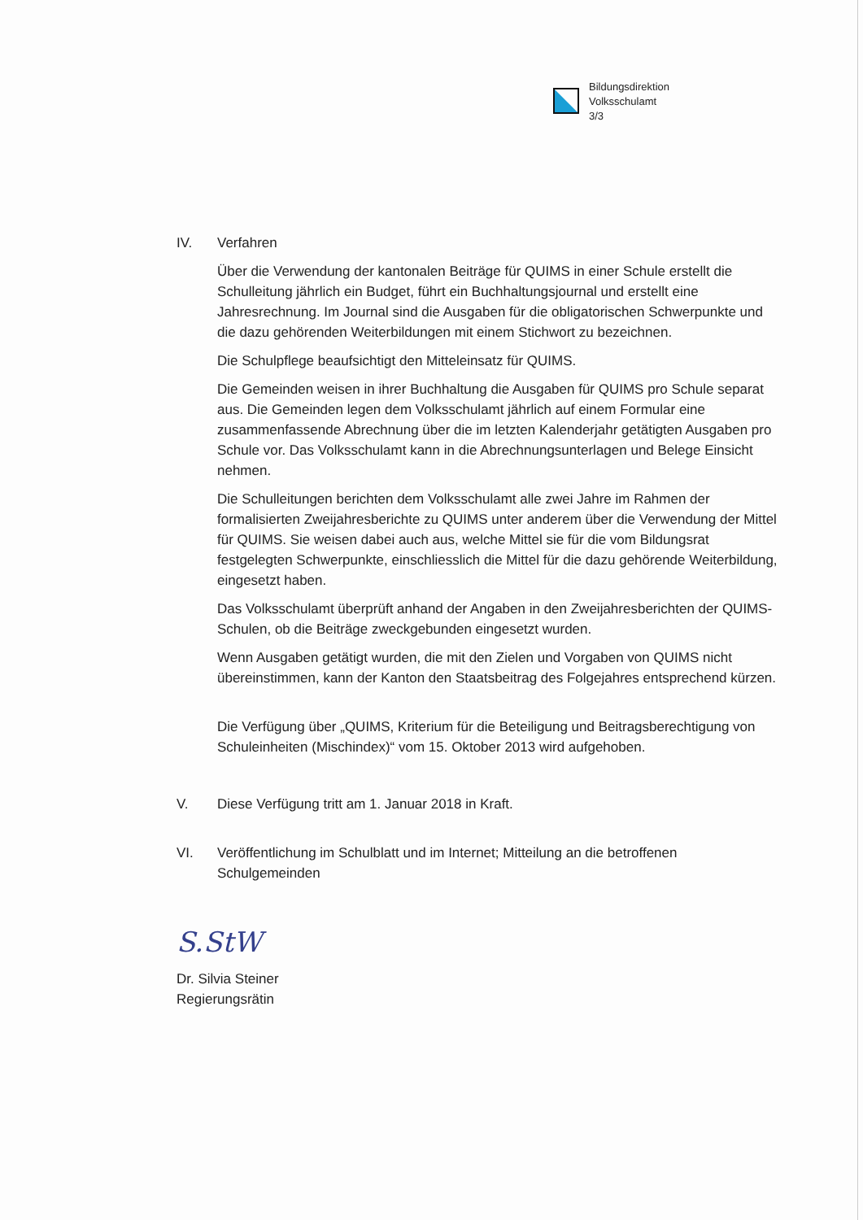Bildungsdirektion
Volksschulamt
3/3
IV. Verfahren
Über die Verwendung der kantonalen Beiträge für QUIMS in einer Schule erstellt die Schulleitung jährlich ein Budget, führt ein Buchhaltungsjournal und erstellt eine Jahresrechnung. Im Journal sind die Ausgaben für die obligatorischen Schwerpunkte und die dazu gehörenden Weiterbildungen mit einem Stichwort zu bezeichnen.
Die Schulpflege beaufsichtigt den Mitteleinsatz für QUIMS.
Die Gemeinden weisen in ihrer Buchhaltung die Ausgaben für QUIMS pro Schule separat aus. Die Gemeinden legen dem Volksschulamt jährlich auf einem Formular eine zusammenfassende Abrechnung über die im letzten Kalenderjahr getätigten Ausgaben pro Schule vor. Das Volksschulamt kann in die Abrechnungsunterlagen und Belege Einsicht nehmen.
Die Schulleitungen berichten dem Volksschulamt alle zwei Jahre im Rahmen der formalisierten Zweijahresberichte zu QUIMS unter anderem über die Verwendung der Mittel für QUIMS. Sie weisen dabei auch aus, welche Mittel sie für die vom Bildungsrat festgelegten Schwerpunkte, einschliesslich die Mittel für die dazu gehörende Weiterbildung, eingesetzt haben.
Das Volksschulamt überprüft anhand der Angaben in den Zweijahresberichten der QUIMS-Schulen, ob die Beiträge zweckgebunden eingesetzt wurden.
Wenn Ausgaben getätigt wurden, die mit den Zielen und Vorgaben von QUIMS nicht übereinstimmen, kann der Kanton den Staatsbeitrag des Folgejahres entsprechend kürzen.
Die Verfügung über „QUIMS, Kriterium für die Beteiligung und Beitragsberechtigung von Schuleinheiten (Mischindex)“ vom 15. Oktober 2013 wird aufgehoben.
V. Diese Verfügung tritt am 1. Januar 2018 in Kraft.
VI. Veröffentlichung im Schulblatt und im Internet; Mitteilung an die betroffenen Schulgemeinden
S.StW
Dr. Silvia Steiner
Regierungsrätin